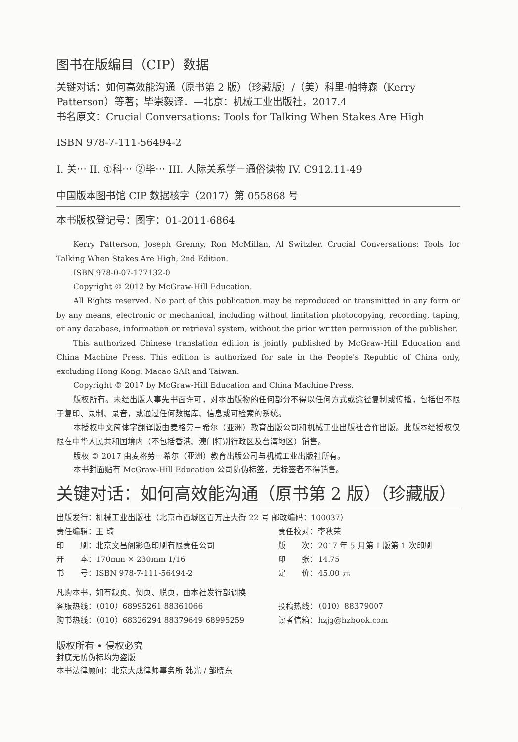图书在版编目（CIP）数据
关键对话：如何高效能沟通（原书第 2 版）（珍藏版）/（美）科里·帕特森（Kerry Patterson）等著；毕崇毅译．—北京：机械工业出版社，2017.4
书名原文：Crucial Conversations: Tools for Talking When Stakes Are High
ISBN 978-7-111-56494-2
I. 关⋯ II. ①科⋯ ②毕⋯ III. 人际关系学－通俗读物 IV. C912.11-49
中国版本图书馆 CIP 数据核字（2017）第 055868 号
本书版权登记号：图字：01-2011-6864
Kerry Patterson, Joseph Grenny, Ron McMillan, Al Switzler. Crucial Conversations: Tools for Talking When Stakes Are High, 2nd Edition.
ISBN 978-0-07-177132-0
Copyright © 2012 by McGraw-Hill Education.
All Rights reserved. No part of this publication may be reproduced or transmitted in any form or by any means, electronic or mechanical, including without limitation photocopying, recording, taping, or any database, information or retrieval system, without the prior written permission of the publisher.
This authorized Chinese translation edition is jointly published by McGraw-Hill Education and China Machine Press. This edition is authorized for sale in the People's Republic of China only, excluding Hong Kong, Macao SAR and Taiwan.
Copyright © 2017 by McGraw-Hill Education and China Machine Press.
版权所有。未经出版人事先书面许可，对本出版物的任何部分不得以任何方式或途径复制或传播，包括但不限于复印、录制、录音，或通过任何数据库、信息或可检索的系统。
本授权中文简体字翻译版由麦格劳－希尔（亚洲）教育出版公司和机械工业出版社合作出版。此版本经授权仅限在中华人民共和国境内（不包括香港、澳门特别行政区及台湾地区）销售。
版权 © 2017 由麦格劳－希尔（亚洲）教育出版公司与机械工业出版社所有。
本书封面贴有 McGraw-Hill Education 公司防伪标签，无标签者不得销售。
关键对话：如何高效能沟通（原书第 2 版）（珍藏版）
| 出版发行：机械工业出版社（北京市西城区百万庄大街 22 号 邮政编码：100037） | |
| 责任编辑：王 琦 | 责任校对：李秋荣 |
| 印 刷：北京文昌阁彩色印刷有限责任公司 | 版 次：2017 年 5 月第 1 版第 1 次印刷 |
| 开 本：170mm × 230mm 1/16 | 印 张：14.75 |
| 书 号：ISBN 978-7-111-56494-2 | 定 价：45.00 元 |
| 凡购本书，如有缺页、倒页、脱页，由本社发行部调换 | |
| 客服热线：（010）68995261 88361066 | 投稿热线：（010）88379007 |
| 购书热线：（010）68326294 88379649 68995259 | 读者信箱：hzjg@hzbook.com |
版权所有 • 侵权必究
封底无防伪标均为盗版
本书法律顾问：北京大成律师事务所 韩光 / 邹晓东